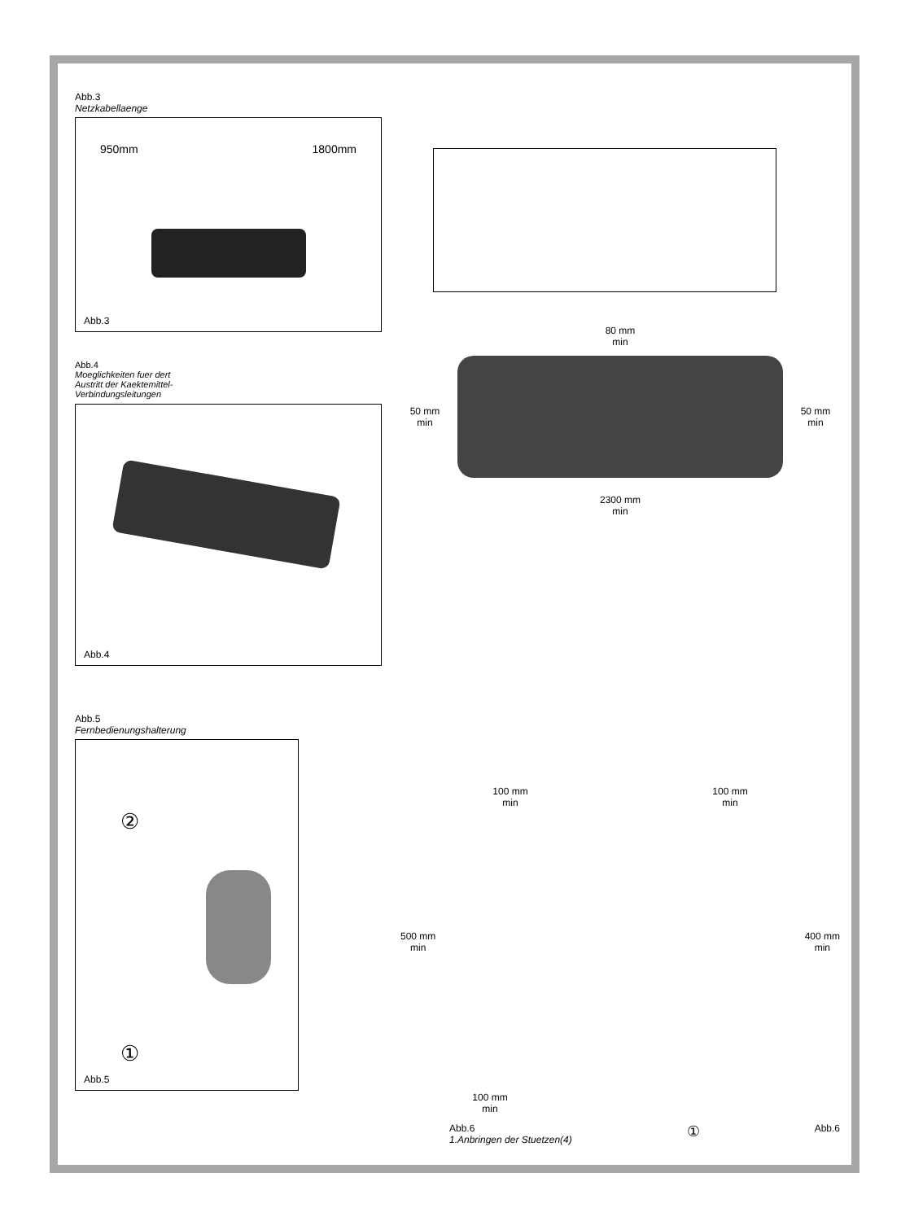Abb.3
Netzkabellaenge
950mm 1800mm
Abb.3
Abb.4
Moeglichkeiten fuer dert
Austritt der Kaektemittel-
Verbindungsleitungen
Abb.4
Abb.5
Fernbedienungshalterung
②
①
Abb.5
80 mm
min
50 mm
min
50 mm
min
2300 mm
min
100 mm
min
100 mm
min
500 mm
min
400 mm
min
100 mm
min
Abb.6
1.Anbringen der Stuetzen(4)
① Abb.6